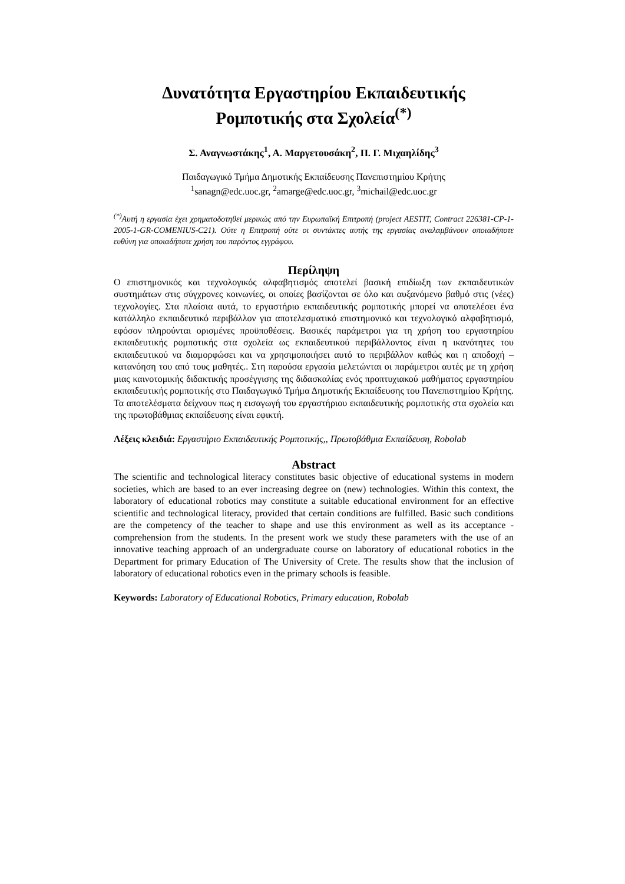Δυνατότητα Εργαστηρίου Εκπαιδευτικής
Ρομποτικής στα Σχολεία<sup>(*)</sup>
Σ. Αναγνωστάκης<sup>1</sup>, Α. Μαργετουσάκη<sup>2</sup>, Π. Γ. Μιχαηλίδης<sup>3</sup>
Παιδαγωγικό Τμήμα Δημοτικής Εκπαίδευσης Πανεπιστημίου Κρήτης
<sup>1</sup> sanagn@edc.uoc.gr, <sup>2</sup>amarge@edc.uoc.gr, <sup>3</sup>michail@edc.uoc.gr
<sup>(*)</sup> Αυτή η εργασία έχει χρηματοδοτηθεί μερικώς από την Ευρωπαϊκή Επιτροπή (project AESTIT, Contract 226381-CP-1-2005-1-GR-COMENIUS-C21). Ούτε η Επιτροπή ούτε οι συντάκτες αυτής της εργασίας αναλαμβάνουν οποιαδήποτε ευθύνη για οποιαδήποτε χρήση του παρόντος εγγράφου.
Περίληψη
Ο επιστημονικός και τεχνολογικός αλφαβητισμός αποτελεί βασική επιδίωξη των εκπαιδευτικών συστημάτων στις σύγχρονες κοινωνίες, οι οποίες βασίζονται σε όλο και αυξανόμενο βαθμό στις (νέες) τεχνολογίες. Στα πλαίσια αυτά, το εργαστήριο εκπαιδευτικής ρομποτικής μπορεί να αποτελέσει ένα κατάλληλο εκπαιδευτικό περιβάλλον για αποτελεσματικό επιστημονικό και τεχνολογικό αλφαβητισμό, εφόσον πληρούνται ορισμένες προϋποθέσεις. Βασικές παράμετροι για τη χρήση του εργαστηρίου εκπαιδευτικής ρομποτικής στα σχολεία ως εκπαιδευτικού περιβάλλοντος είναι η ικανότητες του εκπαιδευτικού να διαμορφώσει και να χρησιμοποιήσει αυτό το περιβάλλον καθώς και η αποδοχή – κατανόηση του από τους μαθητές.. Στη παρούσα εργασία μελετώνται οι παράμετροι αυτές με τη χρήση μιας καινοτομικής διδακτικής προσέγγισης της διδασκαλίας ενός προπτυχιακού μαθήματος εργαστηρίου εκπαιδευτικής ρομποτικής στο Παιδαγωγικό Τμήμα Δημοτικής Εκπαίδευσης του Πανεπιστημίου Κρήτης. Τα αποτελέσματα δείχνουν πως η εισαγωγή του εργαστήριου εκπαιδευτικής ρομποτικής στα σχολεία και της πρωτοβάθμιας εκπαίδευσης είναι εφικτή.
Λέξεις κλειδιά: Εργαστήριο Εκπαιδευτικής Ρομποτικής,, Πρωτοβάθμια Εκπαίδευση, Robolab
Abstract
The scientific and technological literacy constitutes basic objective of educational systems in modern societies, which are based to an ever increasing degree on (new) technologies. Within this context, the laboratory of educational robotics may constitute a suitable educational environment for an effective scientific and technological literacy, provided that certain conditions are fulfilled. Basic such conditions are the competency of the teacher to shape and use this environment as well as its acceptance - comprehension from the students. In the present work we study these parameters with the use of an innovative teaching approach of an undergraduate course on laboratory of educational robotics in the Department for primary Education of The University of Crete. The results show that the inclusion of laboratory of educational robotics even in the primary schools is feasible.
Keywords: Laboratory of Educational Robotics, Primary education, Robolab